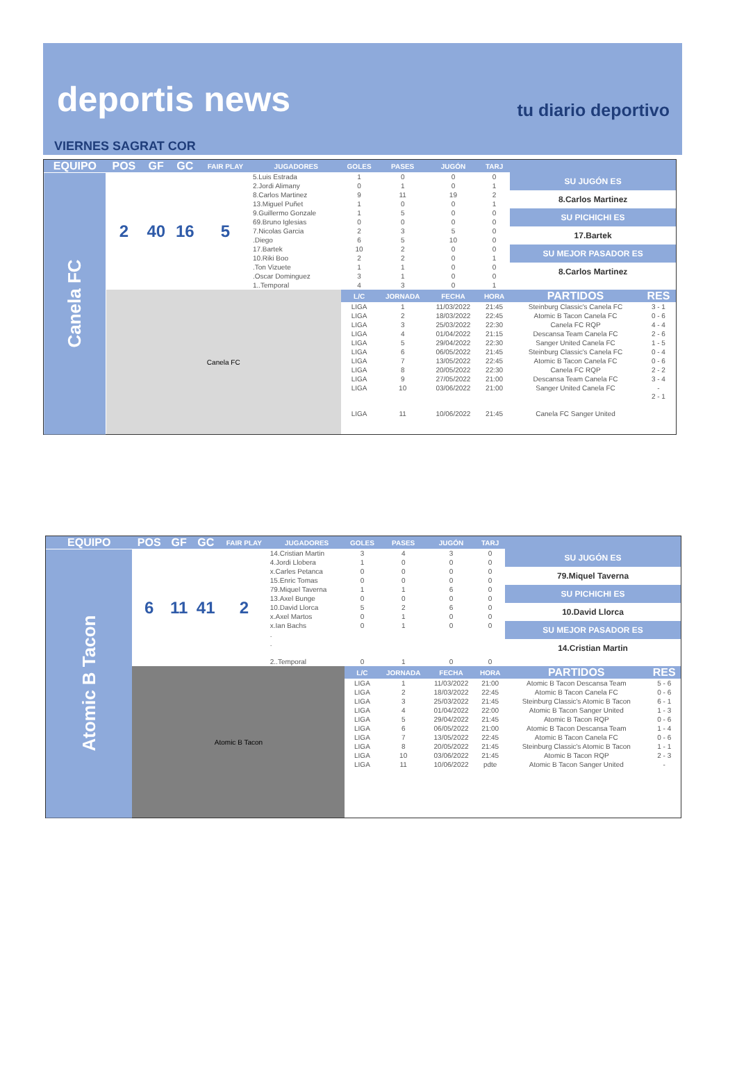deportis news
tu diario deportivo
VIERNES SAGRAT COR
| EQUIPO | POS | GF | GC | FAIR PLAY | JUGADORES | GOLES | PASES | JUGÓN | TARJ | | |
| --- | --- | --- | --- | --- | --- | --- | --- | --- | --- | --- | --- |
| Canela FC | 2 | 40 | 16 | 5 | 5.Luis Estrada | 1 | 0 | 0 | 0 | SU JUGÓN ES | |
| | | | | | 2.Jordi Alimany | 0 | 1 | 0 | 1 | | |
| | | | | | 8.Carlos Martinez | 9 | 11 | 19 | 2 | 8.Carlos Martinez | |
| | | | | | 13.Miguel Puñet | 1 | 0 | 0 | 1 | | |
| | | | | | 9.Guillermo Gonzale | 1 | 5 | 0 | 0 | SU PICHICHI ES | |
| | | | | | 69.Bruno Iglesias | 0 | 0 | 0 | 0 | | |
| | | | | | 7.Nicolas Garcia | 2 | 3 | 5 | 0 | 17.Bartek | |
| | | | | | .Diego | 6 | 5 | 10 | 0 | | |
| | | | | | 17.Bartek | 10 | 2 | 0 | 0 | SU MEJOR PASADOR ES | |
| | | | | | 10.Riki Boo | 2 | 2 | 0 | 1 | | |
| | | | | | .Ton Vizuete | 1 | 1 | 0 | 0 | 8.Carlos Martinez | |
| | | | | | .Oscar Dominguez | 3 | 1 | 0 | 0 | | |
| | | | | | 1..Temporal | 4 | 3 | 0 | 1 | | |
| | Canela FC | | | | | L/C | JORNADA | FECHA | HORA | PARTIDOS | RES |
| | | | | | | LIGA | 1 | 11/03/2022 | 21:45 | Steinburg Classic's Canela FC | 3 - 1 |
| | | | | | | LIGA | 2 | 18/03/2022 | 22:45 | Atomic B Tacon Canela FC | 0 - 6 |
| | | | | | | LIGA | 3 | 25/03/2022 | 22:30 | Canela FC RQP | 4 - 4 |
| | | | | | | LIGA | 4 | 01/04/2022 | 21:15 | Descansa Team Canela FC | 2 - 6 |
| | | | | | | LIGA | 5 | 29/04/2022 | 22:30 | Sanger United Canela FC | 1 - 5 |
| | | | | | | LIGA | 6 | 06/05/2022 | 21:45 | Steinburg Classic's Canela FC | 0 - 4 |
| | | | | | | LIGA | 7 | 13/05/2022 | 22:45 | Atomic B Tacon Canela FC | 0 - 6 |
| | | | | | | LIGA | 8 | 20/05/2022 | 22:30 | Canela FC RQP | 2 - 2 |
| | | | | | | LIGA | 9 | 27/05/2022 | 21:00 | Descansa Team Canela FC | 3 - 4 |
| | | | | | | LIGA | 10 | 03/06/2022 | 21:00 | Sanger United Canela FC | - |
| | | | | | | LIGA | 11 | 10/06/2022 | 21:45 | Canela FC Sanger United | 2 - 1 |
| EQUIPO | POS | GF | GC | FAIR PLAY | JUGADORES | GOLES | PASES | JUGÓN | TARJ | | |
| --- | --- | --- | --- | --- | --- | --- | --- | --- | --- | --- | --- |
| Atomic B Tacon | 6 | 11 | 41 | 2 | 14.Cristian Martin | 3 | 4 | 3 | 0 | SU JUGÓN ES | |
| | | | | | 4.Jordi Llobera | 1 | 0 | 0 | 0 | | |
| | | | | | x.Carles Petanca | 0 | 0 | 0 | 0 | 79.Miquel Taverna | |
| | | | | | 15.Enric Tomas | 0 | 0 | 0 | 0 | | |
| | | | | | 79.Miquel Taverna | 1 | 1 | 6 | 0 | SU PICHICHI ES | |
| | | | | | 13.Axel Bunge | 0 | 0 | 0 | 0 | | |
| | | | | | 10.David Llorca | 5 | 2 | 6 | 0 | 10.David Llorca | |
| | | | | | x.Axel Martos | 0 | 1 | 0 | 0 | | |
| | | | | | x.Ian Bachs | 0 | 1 | 0 | 0 | SU MEJOR PASADOR ES | |
| | | | | | . | | | | | | |
| | | | | | . | | | | | 14.Cristian Martin | |
| | | | | | 2..Temporal | 0 | 1 | 0 | 0 | | |
| | Atomic B Tacon | | | | | L/C | JORNADA | FECHA | HORA | PARTIDOS | RES |
| | | | | | | LIGA | 1 | 11/03/2022 | 21:00 | Atomic B Tacon Descansa Team | 5 - 6 |
| | | | | | | LIGA | 2 | 18/03/2022 | 22:45 | Atomic B Tacon Canela FC | 0 - 6 |
| | | | | | | LIGA | 3 | 25/03/2022 | 21:45 | Steinburg Classic's Atomic B Tacon | 6 - 1 |
| | | | | | | LIGA | 4 | 01/04/2022 | 22:00 | Atomic B Tacon Sanger United | 1 - 3 |
| | | | | | | LIGA | 5 | 29/04/2022 | 21:45 | Atomic B Tacon RQP | 0 - 6 |
| | | | | | | LIGA | 6 | 06/05/2022 | 21:00 | Atomic B Tacon Descansa Team | 1 - 4 |
| | | | | | | LIGA | 7 | 13/05/2022 | 22:45 | Atomic B Tacon Canela FC | 0 - 6 |
| | | | | | | LIGA | 8 | 20/05/2022 | 21:45 | Steinburg Classic's Atomic B Tacon | 1 - 1 |
| | | | | | | LIGA | 10 | 03/06/2022 | 21:45 | Atomic B Tacon RQP | 2 - 3 |
| | | | | | | LIGA | 11 | 10/06/2022 | pdte | Atomic B Tacon Sanger United | - |